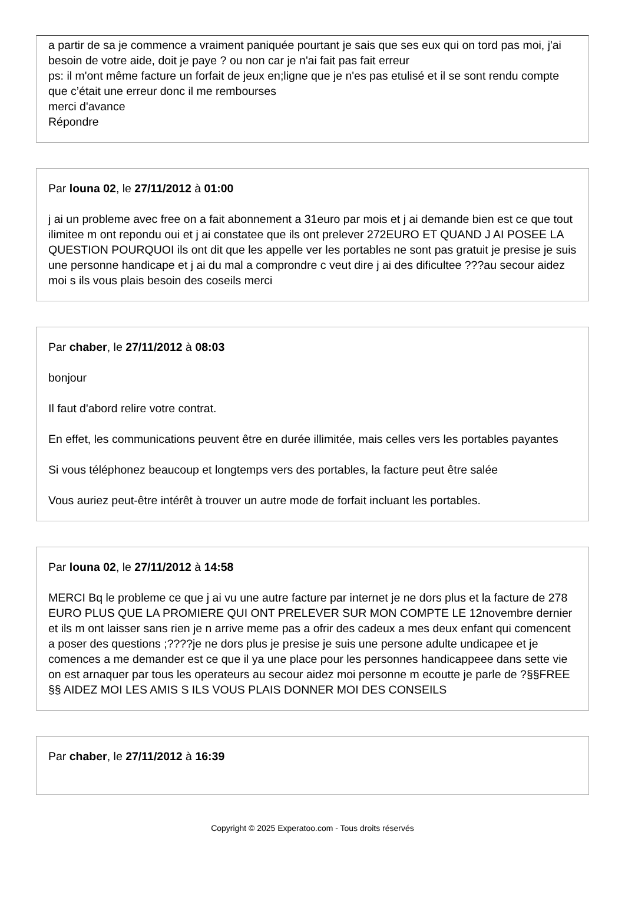a partir de sa je commence a vraiment paniquée pourtant je sais que ses eux qui on tord pas moi, j'ai besoin de votre aide, doit je paye ? ou non car je n'ai fait pas fait erreur
ps: il m'ont même facture un forfait de jeux en;ligne que je n'es pas etulisé et il se sont rendu compte que c’était une erreur donc il me rembourses
merci d'avance
Répondre
Par louna 02, le 27/11/2012 à 01:00
j ai un probleme avec free on a fait abonnement a 31euro par mois et j ai demande bien est ce que tout ilimitee m ont repondu oui et j ai constatee que ils ont prelever 272EURO ET QUAND J AI POSEE LA QUESTION POURQUOI ils ont dit que les appelle ver les portables ne sont pas gratuit je presise je suis une personne handicape et j ai du mal a comprondre c veut dire j ai des dificultee ???au secour aidez moi s ils vous plais besoin des coseils merci
Par chaber, le 27/11/2012 à 08:03
bonjour
Il faut d'abord relire votre contrat.
En effet, les communications peuvent être en durée illimitée, mais celles vers les portables payantes
Si vous téléphonez beaucoup et longtemps vers des portables, la facture peut être salée
Vous auriez peut-être intérêt à trouver un autre mode de forfait incluant les portables.
Par louna 02, le 27/11/2012 à 14:58
MERCI Bq le probleme ce que j ai vu une autre facture par internet je ne dors plus et la facture de 278 EURO PLUS QUE LA PROMIERE QUI ONT PRELEVER SUR MON COMPTE LE 12novembre dernier et ils m ont laisser sans rien je n arrive meme pas a ofrir des cadeux a mes deux enfant qui comencent a poser des questions ;????je ne dors plus je presise je suis une persone adulte undicapee et je comences a me demander est ce que il ya une place pour les personnes handicappeee dans sette vie on est arnaquer par tous les operateurs au secour aidez moi personne m ecoutte je parle de ?§§FREE §§ AIDEZ MOI LES AMIS S ILS VOUS PLAIS DONNER MOI DES CONSEILS
Par chaber, le 27/11/2012 à 16:39
Copyright © 2025 Experatoo.com - Tous droits réservés